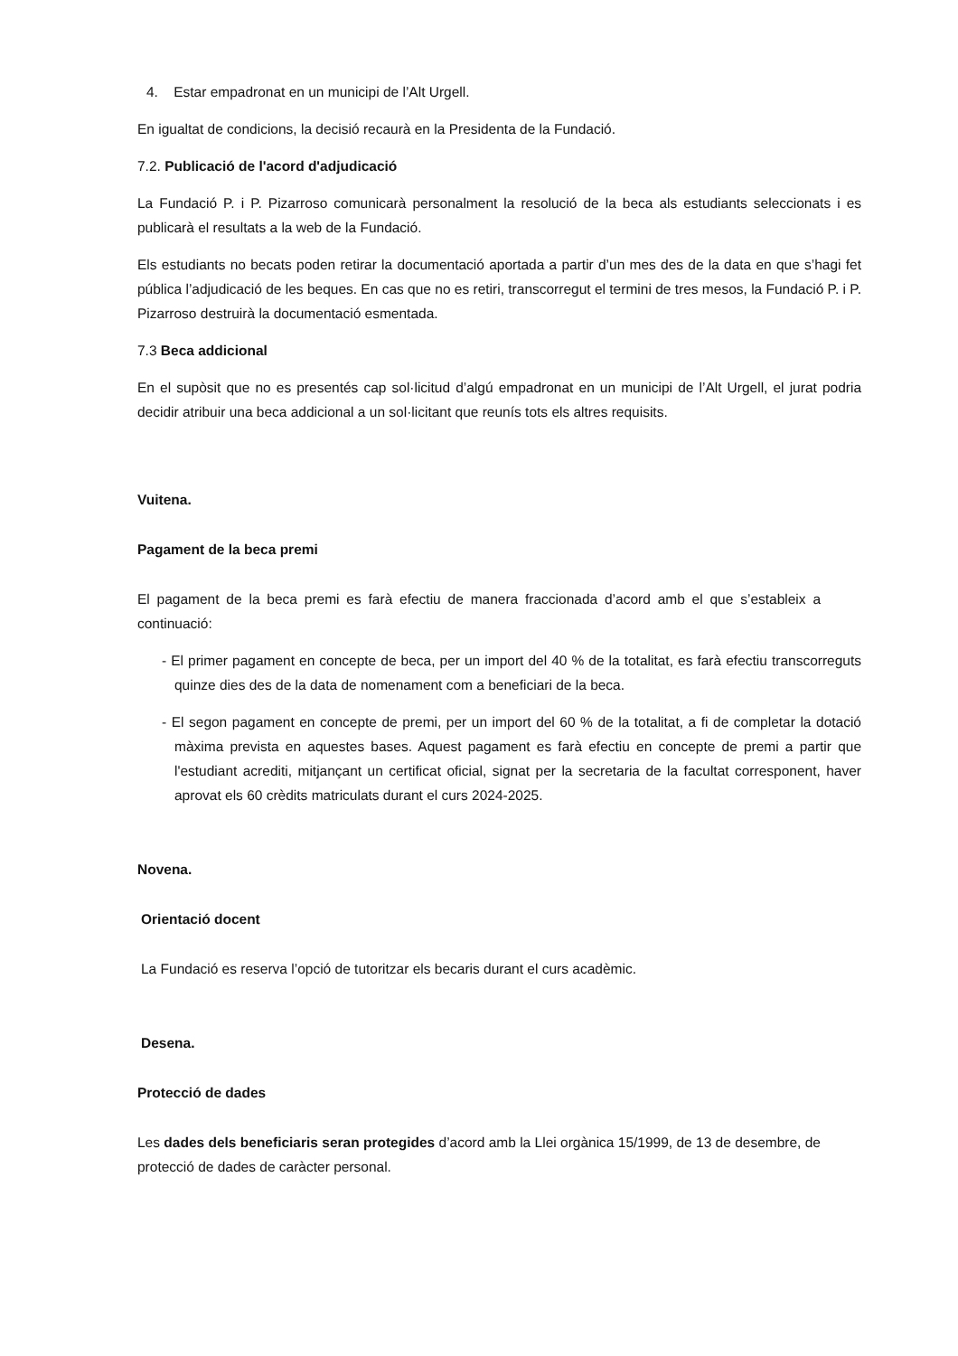4. Estar empadronat en un municipi de l’Alt Urgell.
En igualtat de condicions, la decisió recaurà en la Presidenta de la Fundació.
7.2. Publicació de l'acord d'adjudicació
La Fundació P. i P. Pizarroso comunicarà personalment la resolució de la beca als estudiants seleccionats i es publicarà el resultats a la web de la Fundació.
Els estudiants no becats poden retirar la documentació aportada a partir d’un mes des de la data en que s’hagi fet pública l’adjudicació de les beques. En cas que no es retiri, transcorregut el termini de tres mesos, la Fundació P. i P. Pizarroso destruirà la documentació esmentada.
7.3 Beca addicional
En el supòsit que no es presentés cap sol·licitud d’algú empadronat en un municipi de l’Alt Urgell, el jurat podria decidir atribuir una beca addicional a un sol·licitant que reunís tots els altres requisits.
Vuitena.
Pagament de la beca premi
El pagament de la beca premi es farà efectiu de manera fraccionada d’acord amb el que s’estableix a continuació:
- El primer pagament en concepte de beca, per un import del 40 % de la totalitat, es farà efectiu transcorreguts quinze dies des de la data de nomenament com a beneficiari de la beca.
- El segon pagament en concepte de premi, per un import del 60 % de la totalitat, a fi de completar la dotació màxima prevista en aquestes bases. Aquest pagament es farà efectiu en concepte de premi a partir que l'estudiant acrediti, mitjançant un certificat oficial, signat per la secretaria de la facultat corresponent, haver aprovat els 60 crèdits matriculats durant el curs 2024-2025.
Novena.
Orientació docent
La Fundació es reserva l’opció de tutoritzar els becaris durant el curs acadèmic.
Desena.
Protecció de dades
Les dades dels beneficiaris seran protegides d’acord amb la Llei orgànica 15/1999, de 13 de desembre, de protecció de dades de caràcter personal.